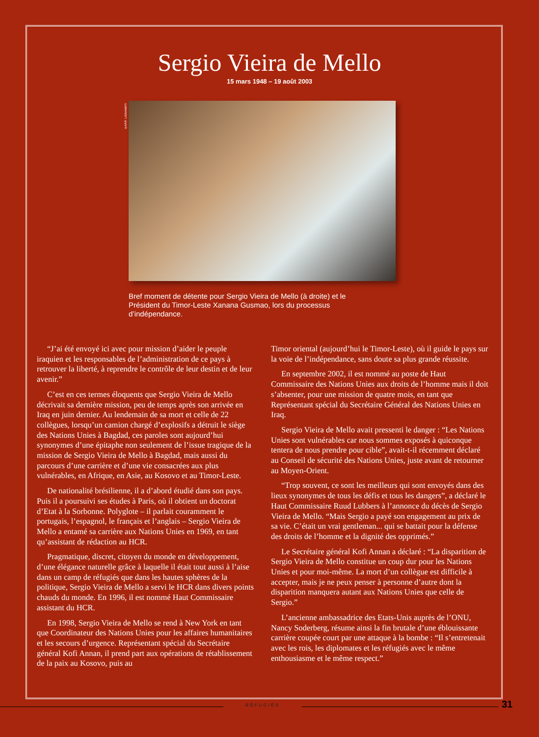Sergio Vieira de Mello
15 mars 1948 – 19 août 2003
©AP/F. LISNAWATI
Bref moment de détente pour Sergio Vieira de Mello (à droite) et le Président du Timor-Leste Xanana Gusmao, lors du processus d’indépendance.
“J’ai été envoyé ici avec pour mission d’aider le peuple iraquien et les responsables de l’administration de ce pays à retrouver la liberté, à reprendre le contrôle de leur destin et de leur avenir.”
C’est en ces termes éloquents que Sergio Vieira de Mello décrivait sa dernière mission, peu de temps après son arrivée en Iraq en juin dernier. Au lendemain de sa mort et celle de 22 collègues, lorsqu’un camion chargé d’explosifs a détruit le siège des Nations Unies à Bagdad, ces paroles sont aujourd’hui synonymes d’une épitaphe non seulement de l’issue tragique de la mission de Sergio Vieira de Mello à Bagdad, mais aussi du parcours d’une carrière et d’une vie consacrées aux plus vulnérables, en Afrique, en Asie, au Kosovo et au Timor-Leste.
De nationalité brésilienne, il a d’abord étudié dans son pays. Puis il a poursuivi ses études à Paris, où il obtient un doctorat d’Etat à la Sorbonne. Polyglote – il parlait couramment le portugais, l’espagnol, le français et l’anglais – Sergio Vieira de Mello a entamé sa carrière aux Nations Unies en 1969, en tant qu’assistant de rédaction au HCR.
Pragmatique, discret, citoyen du monde en développement, d’une élégance naturelle grâce à laquelle il était tout aussi à l’aise dans un camp de réfugiés que dans les hautes sphères de la politique, Sergio Vieira de Mello a servi le HCR dans divers points chauds du monde. En 1996, il est nommé Haut Commissaire assistant du HCR.
En 1998, Sergio Vieira de Mello se rend à New York en tant que Coordinateur des Nations Unies pour les affaires humanitaires et les secours d’urgence. Représentant spécial du Secrétaire général Kofi Annan, il prend part aux opérations de rétablissement de la paix au Kosovo, puis au
Timor oriental (aujourd’hui le Timor-Leste), où il guide le pays sur la voie de l’indépendance, sans doute sa plus grande réussite.
En septembre 2002, il est nommé au poste de Haut Commissaire des Nations Unies aux droits de l’homme mais il doit s’absenter, pour une mission de quatre mois, en tant que Représentant spécial du Secrétaire Général des Nations Unies en Iraq.
Sergio Vieira de Mello avait pressenti le danger : “Les Nations Unies sont vulnérables car nous sommes exposés à quiconque tentera de nous prendre pour cible”, avait-t-il récemment déclaré au Conseil de sécurité des Nations Unies, juste avant de retourner au Moyen-Orient.
“Trop souvent, ce sont les meilleurs qui sont envoyés dans des lieux synonymes de tous les défis et tous les dangers”, a déclaré le Haut Commissaire Ruud Lubbers à l’annonce du décès de Sergio Vieira de Mello. “Mais Sergio a payé son engagement au prix de sa vie. C’était un vrai gentleman... qui se battait pour la défense des droits de l’homme et la dignité des opprimés.”
Le Secrétaire général Kofi Annan a déclaré : “La disparition de Sergio Vieira de Mello constitue un coup dur pour les Nations Unies et pour moi-même. La mort d’un collègue est difficile à accepter, mais je ne peux penser à personne d’autre dont la disparition manquera autant aux Nations Unies que celle de Sergio.”
L’ancienne ambassadrice des Etats-Unis auprès de l’ONU, Nancy Soderberg, résume ainsi la fin brutale d’une éblouissante carrière coupée court par une attaque à la bombe : “Il s’entretenait avec les rois, les diplomates et les réfugiés avec le même enthousiasme et le même respect.”
RÉFUGIÉS 31